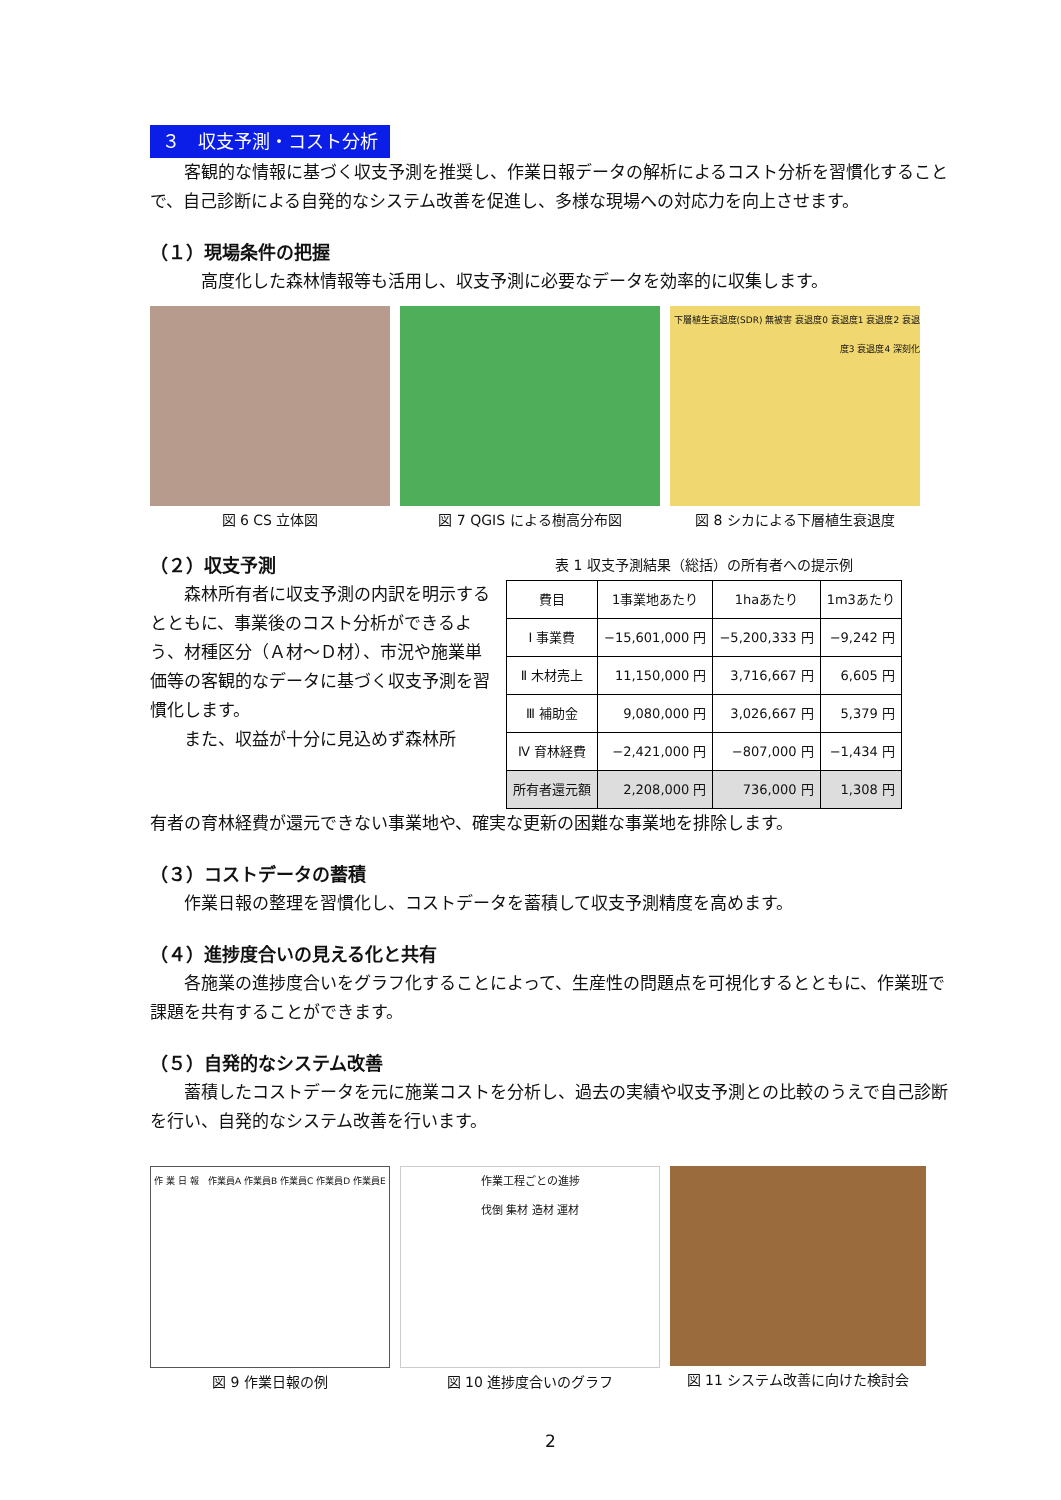３　収支予測・コスト分析
客観的な情報に基づく収支予測を推奨し、作業日報データの解析によるコスト分析を習慣化することで、自己診断による自発的なシステム改善を促進し、多様な現場への対応力を向上させます。
（１）現場条件の把握
高度化した森林情報等も活用し、収支予測に必要なデータを効率的に収集します。
図 6 CS 立体図 図 7 QGIS による樹高分布図
下層植生衰退度(SDR) 無被害 衰退度0 衰退度1 衰退度2 衰退度3 衰退度4 深刻化
図 8 シカによる下層植生衰退度
（２）収支予測
森林所有者に収支予測の内訳を明示するとともに、事業後のコスト分析ができるよう、材種区分（Ａ材～Ｄ材）、市況や施業単価等の客観的なデータに基づく収支予測を習慣化します。
また、収益が十分に見込めず森林所
表 1 収支予測結果（総括）の所有者への提示例
| 費目 | 1事業地あたり | 1haあたり | 1m3あたり |
| --- | --- | --- | --- |
| Ⅰ 事業費 | −15,601,000 円 | −5,200,333 円 | −9,242 円 |
| Ⅱ 木材売上 | 11,150,000 円 | 3,716,667 円 | 6,605 円 |
| Ⅲ 補助金 | 9,080,000 円 | 3,026,667 円 | 5,379 円 |
| Ⅳ 育林経費 | −2,421,000 円 | −807,000 円 | −1,434 円 |
| 所有者還元額 | 2,208,000 円 | 736,000 円 | 1,308 円 |
有者の育林経費が還元できない事業地や、確実な更新の困難な事業地を排除します。
（３）コストデータの蓄積
作業日報の整理を習慣化し、コストデータを蓄積して収支予測精度を高めます。
（４）進捗度合いの見える化と共有
各施業の進捗度合いをグラフ化することによって、生産性の問題点を可視化するとともに、作業班で課題を共有することができます。
（５）自発的なシステム改善
蓄積したコストデータを元に施業コストを分析し、過去の実績や収支予測との比較のうえで自己診断を行い、自発的なシステム改善を行います。
作 業 日 報　作業員A 作業員B 作業員C 作業員D 作業員E
図 9 作業日報の例
作業工程ごとの進捗
伐倒 集材 造材 運材
図 10 進捗度合いのグラフ
図 11 システム改善に向けた検討会
2